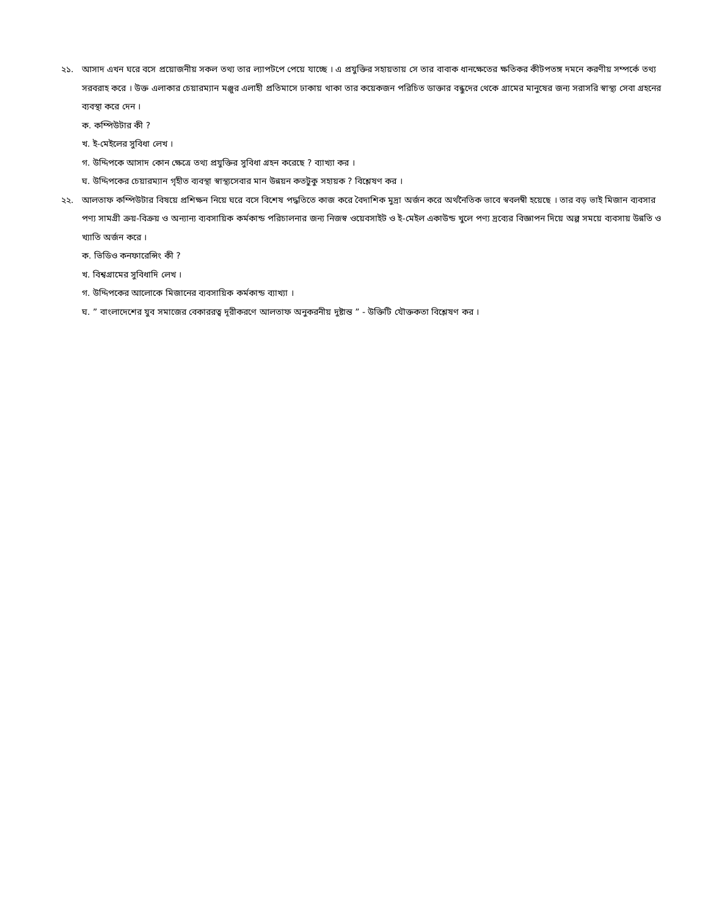২১. আসাদ এখন ঘরে বসে প্রয়োজনীয় সকল তথ্য তার ল্যাপটপে পেয়ে যাচ্ছে । এ প্রযুক্তির সহায়তায় সে তার বাবাক ধানক্ষেতের ক্ষতিকর কীটপতঙ্গ দমনে করণীয় সম্পর্কে তথ্য সরবরাহ করে । উক্ত এলাকার চেয়ারম্যান মঞ্জুর এলাহী প্রতিমাসে ঢাকায় থাকা তার কয়েকজন পরিচিত ডাক্তার বন্ধুদের থেকে গ্রামের মানুষের জন্য সরাসরি স্বাস্থ্য সেবা গ্রহনের ব্যবস্থা করে দেন ।
ক. কম্পিউটার কী ?
খ. ই-মেইলের সুবিধা লেখ ।
গ. উদ্দিপকে আসাদ কোন ক্ষেত্রে তথ্য প্রযুক্তির সুবিধা গ্রহন করেছে ? ব্যাখ্যা কর ।
ঘ. উদ্দিপকের চেয়ারম্যান গৃহীত ব্যবস্থা স্বাস্থ্যসেবার মান উন্নয়ন কতটুকু সহায়ক ? বিশ্লেষণ কর ।
২২. আলতাফ কম্পিউটার বিষয়ে প্রশিক্ষন নিয়ে ঘরে বসে বিশেষ পদ্ধতিতে কাজ করে বৈদাশিক মুদ্রা অর্জন করে অর্থনৈতিক ভাবে স্ববলম্বী হয়েছে । তার বড় ভাই মিজান ব্যবসার পণ্য সামগ্রী ক্রয়-বিক্রয় ও অন্যান্য ব্যবসায়িক কর্মকান্ড পরিচালনার জন্য নিজস্ব ওয়েবসাইট ও ই-মেইল একাউন্ড খুলে পণ্য দ্রব্যের বিজ্ঞাপন দিয়ে অল্প সময়ে ব্যবসায় উন্নতি ও খ্যাতি অর্জন করে ।
ক. ভিডিও কনফারেন্সিং কী ?
খ. বিশ্বগ্রামের সুবিধাদি লেখ ।
গ. উদ্দিপকের আলোকে মিজানের ব্যবসায়িক কর্মকান্ড ব্যাখ্যা ।
ঘ. ” বাংলাদেশের যুব সমাজের বেকাররত্ব দূরীকরণে আলতাফ অনুকরনীয় দুষ্টান্ত ” - উক্তিটি যৌক্তকতা বিশ্লেষণ কর ।